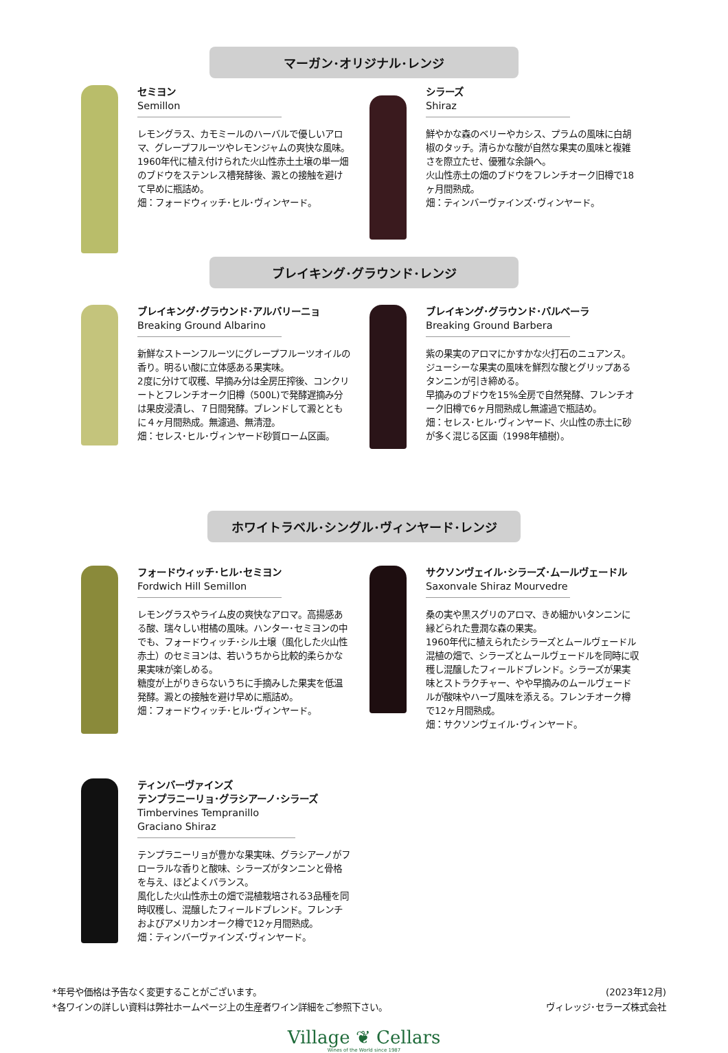マーガン･オリジナル･レンジ
セミヨン
Semillon
レモングラス、カモミールのハーバルで優しいアロマ、グレープフルーツやレモンジャムの爽快な風味。
1960年代に植え付けられた火山性赤土土壌の単一畑のブドウをステンレス槽発酵後、澱との接触を避けて早めに瓶詰め。
畑：フォードウィッチ･ヒル･ヴィンヤード。
シラーズ
Shiraz
鮮やかな森のベリーやカシス、プラムの風味に白胡椒のタッチ。清らかな酸が自然な果実の風味と複雑さを際立たせ、優雅な余韻へ。
火山性赤土の畑のブドウをフレンチオーク旧樽で18ヶ月間熟成。
畑：ティンバーヴァインズ･ヴィンヤード。
ブレイキング･グラウンド･レンジ
ブレイキング･グラウンド･アルバリーニョ
Breaking Ground Albarino
新鮮なストーンフルーツにグレープフルーツオイルの香り。明るい酸に立体感ある果実味。
2度に分けて収穫、早摘み分は全房圧搾後、コンクリートとフレンチオーク旧樽（500L)で発酵遅摘み分は果皮浸漬し、７日間発酵。ブレンドして澱とともに４ヶ月間熟成。無濾過、無清澄。
畑：セレス･ヒル･ヴィンヤード砂質ローム区画。
ブレイキング･グラウンド･バルベーラ
Breaking Ground Barbera
紫の果実のアロマにかすかな火打石のニュアンス。ジューシーな果実の風味を鮮烈な酸とグリップあるタンニンが引き締める。
早摘みのブドウを15%全房で自然発酵、フレンチオーク旧樽で6ヶ月間熟成し無濾過で瓶詰め。
畑：セレス･ヒル･ヴィンヤード、火山性の赤土に砂が多く混じる区画（1998年植樹）。
ホワイトラベル･シングル･ヴィンヤード･レンジ
フォードウィッチ･ヒル･セミヨン
Fordwich Hill Semillon
レモングラスやライム皮の爽快なアロマ。高揚感ある酸、瑞々しい柑橘の風味。ハンター･セミヨンの中でも、フォードウィッチ･シル土壌（風化した火山性赤土）のセミヨンは、若いうちから比較的柔らかな果実味が楽しめる。
糖度が上がりきらないうちに手摘みした果実を低温発酵。澱との接触を避け早めに瓶詰め。
畑：フォードウィッチ･ヒル･ヴィンヤード。
サクソンヴェイル･シラーズ･ムールヴェードル
Saxonvale Shiraz Mourvedre
桑の実や黒スグリのアロマ、きめ細かいタンニンに縁どられた豊潤な森の果実。
1960年代に植えられたシラーズとムールヴェードル混植の畑で、シラーズとムールヴェードルを同時に収穫し混醸したフィールドブレンド。シラーズが果実味とストラクチャー、やや早摘みのムールヴェードルが酸味やハーブ風味を添える。フレンチオーク樽で12ヶ月間熟成。
畑：サクソンヴェイル･ヴィンヤード。
ティンバーヴァインズ
テンプラニーリョ･グラシアーノ･シラーズ
Timbervines Tempranillo Graciano Shiraz
テンプラニーリョが豊かな果実味、グラシアーノがフローラルな香りと酸味、シラーズがタンニンと骨格を与え、ほどよくバランス。
風化した火山性赤土の畑で混植栽培される3品種を同時収穫し、混醸したフィールドブレンド。フレンチおよびアメリカンオーク樽で12ヶ月間熟成。
畑：ティンバーヴァインズ･ヴィンヤード。
*年号や価格は予告なく変更することがございます。
*各ワインの詳しい資料は弊社ホームページ上の生産者ワイン詳細をご参照下さい。
(2023年12月)
ヴィレッジ･セラーズ株式会社
Village ❦ Cellars
Wines of the World since 1987